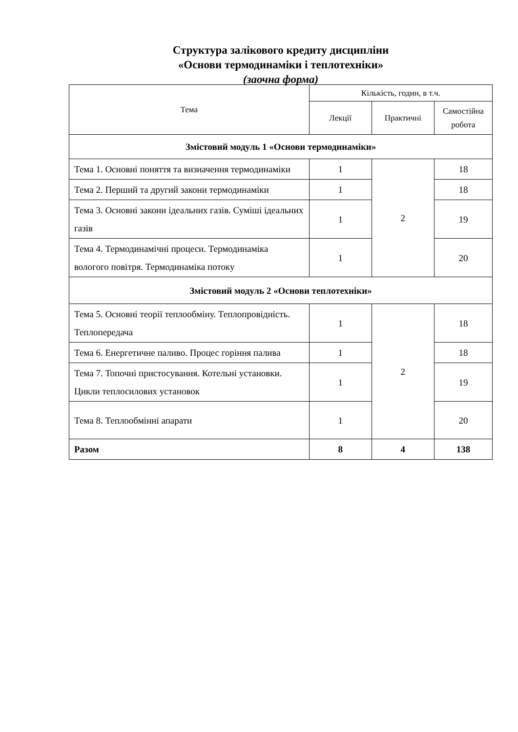Структура залікового кредиту дисципліни
«Основи термодинаміки і теплотехніки»
(заочна форма)
| Тема | Кількість, годин, в т.ч. | | |
| --- | --- | --- | --- |
| | Лекції | Практичні | Самостійна робота |
| Змістовий модуль 1 «Основи термодинаміки» | | | |
| Тема 1. Основні поняття та визначення термодинаміки | 1 | 2 | 18 |
| Тема 2. Перший та другий закони термодинаміки | 1 | | 18 |
| Тема 3. Основні закони ідеальних газів. Суміші ідеальних газів | 1 | | 19 |
| Тема 4. Термодинамічні процеси. Термодинаміка вологого повітря. Термодинаміка потоку | 1 | | 20 |
| Змістовий модуль 2 «Основи теплотехніки» | | | |
| Тема 5. Основні теорії теплообміну. Теплопровідність. Теплопередача | 1 | 2 | 18 |
| Тема 6. Енергетичне паливо. Процес горіння палива | 1 | | 18 |
| Тема 7. Топочні пристосування. Котельні установки. Цикли теплосилових установок | 1 | | 19 |
| Тема 8. Теплообмінні апарати | 1 | | 20 |
| Разом | 8 | 4 | 138 |